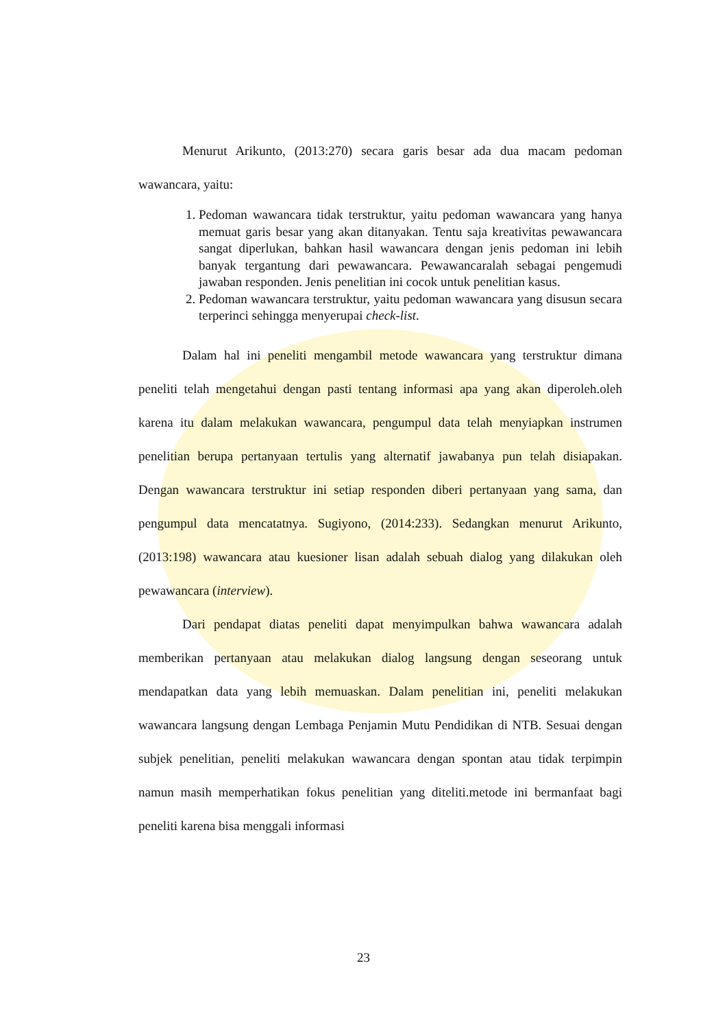Menurut Arikunto, (2013:270) secara garis besar ada dua macam pedoman wawancara, yaitu:
1. Pedoman wawancara tidak terstruktur, yaitu pedoman wawancara yang hanya memuat garis besar yang akan ditanyakan. Tentu saja kreativitas pewawancara sangat diperlukan, bahkan hasil wawancara dengan jenis pedoman ini lebih banyak tergantung dari pewawancara. Pewawancaralah sebagai pengemudi jawaban responden. Jenis penelitian ini cocok untuk penelitian kasus.
2. Pedoman wawancara terstruktur, yaitu pedoman wawancara yang disusun secara terperinci sehingga menyerupai check-list.
Dalam hal ini peneliti mengambil metode wawancara yang terstruktur dimana peneliti telah mengetahui dengan pasti tentang informasi apa yang akan diperoleh.oleh karena itu dalam melakukan wawancara, pengumpul data telah menyiapkan instrumen penelitian berupa pertanyaan tertulis yang alternatif jawabanya pun telah disiapakan. Dengan wawancara terstruktur ini setiap responden diberi pertanyaan yang sama, dan pengumpul data mencatatnya. Sugiyono, (2014:233). Sedangkan menurut Arikunto, (2013:198) wawancara atau kuesioner lisan adalah sebuah dialog yang dilakukan oleh pewawancara (interview).
Dari pendapat diatas peneliti dapat menyimpulkan bahwa wawancara adalah memberikan pertanyaan atau melakukan dialog langsung dengan seseorang untuk mendapatkan data yang lebih memuaskan. Dalam penelitian ini, peneliti melakukan wawancara langsung dengan Lembaga Penjamin Mutu Pendidikan di NTB. Sesuai dengan subjek penelitian, peneliti melakukan wawancara dengan spontan atau tidak terpimpin namun masih memperhatikan fokus penelitian yang diteliti.metode ini bermanfaat bagi peneliti karena bisa menggali informasi
23